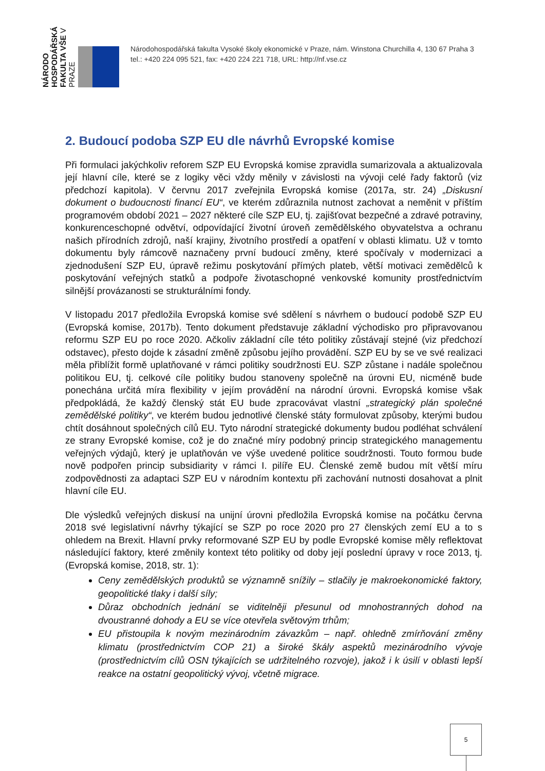NÁRODO HOSPODÁŘSKÁ FAKULTA VŠE V PRAZE
Národohospodářská fakulta Vysoké školy ekonomické v Praze, nám. Winstona Churchilla 4, 130 67 Praha 3
tel.: +420 224 095 521, fax: +420 224 221 718, URL: http://nf.vse.cz
2. Budoucí podoba SZP EU dle návrhů Evropské komise
Při formulaci jakýchkoliv reforem SZP EU Evropská komise zpravidla sumarizovala a aktualizovala její hlavní cíle, které se z logiky věci vždy měnily v závislosti na vývoji celé řady faktorů (viz předchozí kapitola). V červnu 2017 zveřejnila Evropská komise (2017a, str. 24) „Diskusní dokument o budoucnosti financí EU“, ve kterém zdůraznila nutnost zachovat a neměnit v příštím programovém období 2021 – 2027 některé cíle SZP EU, tj. zajišťovat bezpečné a zdravé potraviny, konkurenceschopné odvětví, odpovídající životní úroveň zemědělského obyvatelstva a ochranu našich přírodních zdrojů, naší krajiny, životního prostředí a opatření v oblasti klimatu. Už v tomto dokumentu byly rámcově naznačeny první budoucí změny, které spočívaly v modernizaci a zjednodušení SZP EU, úpravě režimu poskytování přímých plateb, větší motivaci zemědělců k poskytování veřejných statků a podpoře životaschopné venkovské komunity prostřednictvím silnější provázanosti se strukturálními fondy.
V listopadu 2017 předložila Evropská komise své sdělení s návrhem o budoucí podobě SZP EU (Evropská komise, 2017b). Tento dokument představuje základní východisko pro připravovanou reformu SZP EU po roce 2020. Ačkoliv základní cíle této politiky zůstávají stejné (viz předchozí odstavec), přesto dojde k zásadní změně způsobu jejího provádění. SZP EU by se ve své realizaci měla přiblížit formě uplatňované v rámci politiky soudržnosti EU. SZP zůstane i nadále společnou politikou EU, tj. celkové cíle politiky budou stanoveny společně na úrovni EU, nicméně bude ponechána určitá míra flexibility v jejím provádění na národní úrovni. Evropská komise však předpokládá, že každý členský stát EU bude zpracovávat vlastní „strategický plán společné zemědělské politiky“, ve kterém budou jednotlivé členské státy formulovat způsoby, kterými budou chtít dosáhnout společných cílů EU. Tyto národní strategické dokumenty budou podléhat schválení ze strany Evropské komise, což je do značné míry podobný princip strategického managementu veřejných výdajů, který je uplatňován ve výše uvedené politice soudržnosti. Touto formou bude nově podpořen princip subsidiarity v rámci I. pilíře EU. Členské země budou mít větší míru zodpovědnosti za adaptaci SZP EU v národním kontextu při zachování nutnosti dosahovat a plnit hlavní cíle EU.
Dle výsledků veřejných diskusí na unijní úrovni předložila Evropská komise na počátku června 2018 své legislativní návrhy týkající se SZP po roce 2020 pro 27 členských zemí EU a to s ohledem na Brexit. Hlavní prvky reformované SZP EU by podle Evropské komise měly reflektovat následující faktory, které změnily kontext této politiky od doby její poslední úpravy v roce 2013, tj. (Evropská komise, 2018, str. 1):
Ceny zemědělských produktů se významně snížily – stlačily je makroekonomické faktory, geopolitické tlaky i další síly;
Důraz obchodních jednání se viditelněji přesunul od mnohostranných dohod na dvoustranné dohody a EU se více otevřela světovým trhům;
EU přistoupila k novým mezinárodním závazkům – např. ohledně zmírňování změny klimatu (prostřednictvím COP 21) a široké škály aspektů mezinárodního vývoje (prostřednictvím cílů OSN týkajících se udržitelného rozvoje), jakož i k úsilí v oblasti lepší reakce na ostatní geopolitický vývoj, včetně migrace.
5